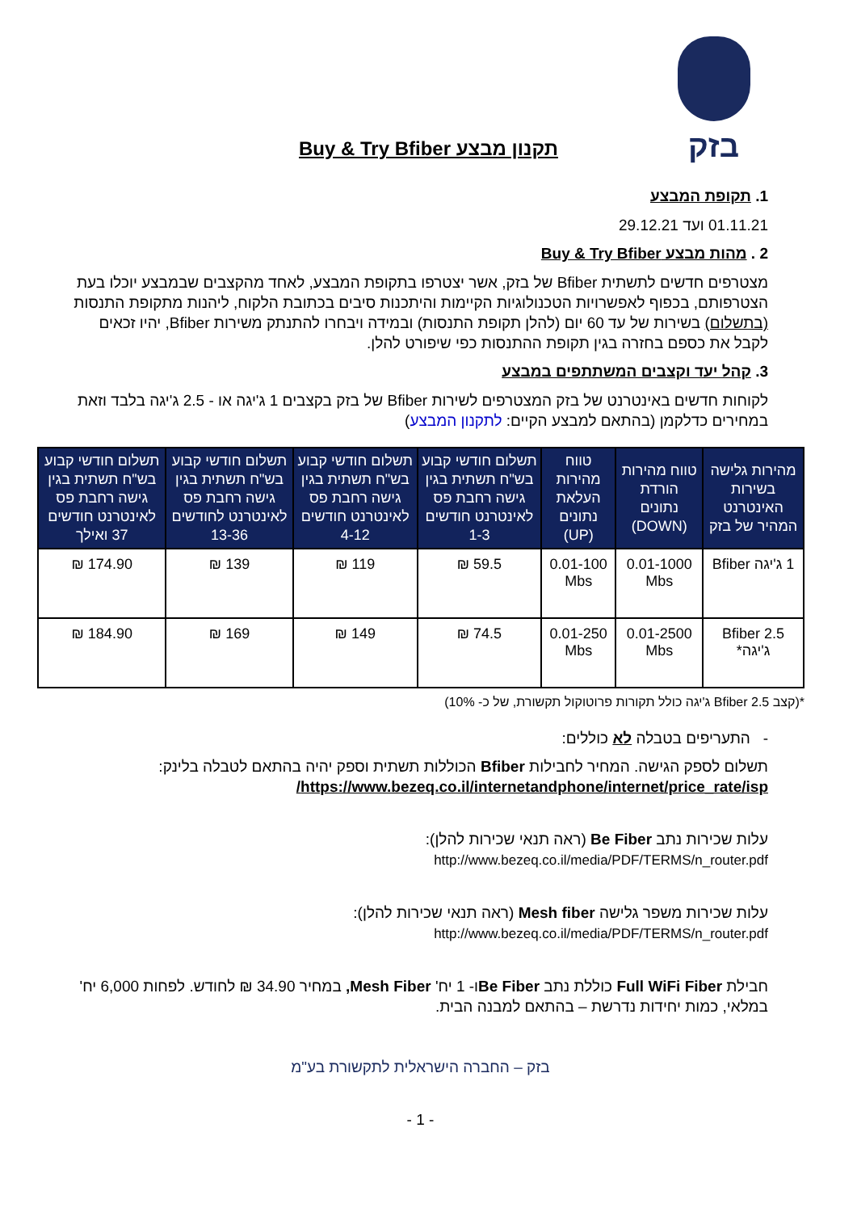בזק
תקנון מבצע Buy & Try Bfiber
1. תקופת המבצע
01.11.21 ועד 29.12.21
2 . מהות מבצע Buy & Try Bfiber
מצטרפים חדשים לתשתית Bfiber של בזק, אשר יצטרפו בתקופת המבצע, לאחד מהקצבים שבמבצע יוכלו בעת הצטרפותם, בכפוף לאפשרויות הטכנולוגיות הקיימות והיתכנות סיבים בכתובת הלקוח, ליהנות מתקופת התנסות (בתשלום) בשירות של עד 60 יום (להלן תקופת התנסות) ובמידה ויבחרו להתנתק משירות Bfiber, יהיו זכאים לקבל את כספם בחזרה בגין תקופת ההתנסות כפי שיפורט להלן.
3. קהל יעד וקצבים המשתתפים במבצע
לקוחות חדשים באינטרנט של בזק המצטרפים לשירות Bfiber של בזק בקצבים 1 ג'יגה או - 2.5 ג'יגה בלבד וזאת במחירים כדלקמן (בהתאם למבצע הקיים: לתקנון המבצע)
| מהירות גלישה בשירות האינטרנט המהיר של בזק | טווח מהירות הורדת נתונים (DOWN) | טווח מהירות העלאת נתונים (UP) | תשלום חודשי קבוע בש"ח תשתית בגין גישה רחבת פס לאינטרנט חודשים 1-3 | תשלום חודשי קבוע בש"ח תשתית בגין גישה רחבת פס לאינטרנט חודשים 4-12 | תשלום חודשי קבוע בש"ח תשתית בגין גישה רחבת פס לאינטרנט לחודשים 13-36 | תשלום חודשי קבוע בש"ח תשתית בגין גישה רחבת פס לאינטרנט חודשים 37 ואילך |
| --- | --- | --- | --- | --- | --- | --- |
| 1 ג'יגה Bfiber | 0.01-1000 Mbs | 0.01-100 Mbs | 59.5 ₪ | 119 ₪ | 139 ₪ | 174.90 ₪ |
| Bfiber 2.5 ג'יגה* | 0.01-2500 Mbs | 0.01-250 Mbs | 74.5 ₪ | 149 ₪ | 169 ₪ | 184.90 ₪ |
*(קצב Bfiber 2.5 ג'יגה כולל תקורות פרוטוקול תקשורת, של כ- 10%)
- התעריפים בטבלה לא כוללים:
תשלום לספק הגישה. המחיר לחבילות Bfiber הכוללות תשתית וספק יהיה בהתאם לטבלה בלינק:
https://www.bezeq.co.il/internetandphone/internet/price_rate/isp/
עלות שכירות נתב Be Fiber (ראה תנאי שכירות להלן):
http://www.bezeq.co.il/media/PDF/TERMS/n_router.pdf
עלות שכירות משפר גלישה Mesh fiber (ראה תנאי שכירות להלן):
http://www.bezeq.co.il/media/PDF/TERMS/n_router.pdf
חבילת Full WiFi Fiber כוללת נתב Be Fiberו- 1 יח' Mesh Fiber, במחיר 34.90 ₪ לחודש. לפחות 6,000 יח' במלאי, כמות יחידות נדרשת – בהתאם למבנה הבית.
בזק – החברה הישראלית לתקשורת בע"מ
- 1 -